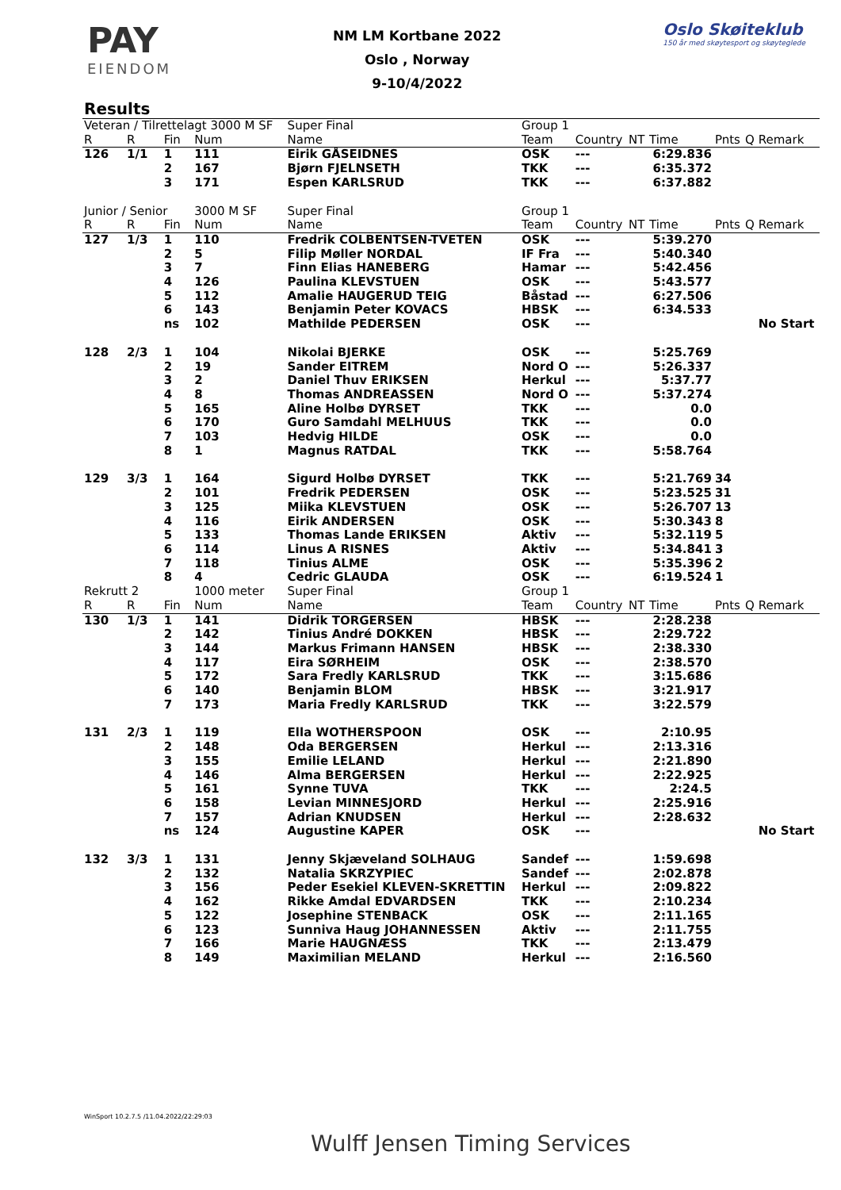PAY
EIENDOM
NM LM Kortbane 2022
Oslo , Norway
9-10/4/2022
Oslo Skøiteklub
150 år med skøytesport og skøyteglede
Results
| Veteran / Tilrettelagt 3000 M SF | | | | Super Final | Group 1 | | | | | | |
| R | R | Fin | Num | Name | Team | Country | NT | Time | Pnts | Q | Remark |
| 126 | 1/1 | 1 | 111 | Eirik GÅSEIDNES | OSK | --- | | 6:29.836 | | | |
| | | 2 | 167 | Bjørn FJELNSETH | TKK | --- | | 6:35.372 | | | |
| | | 3 | 171 | Espen KARLSRUD | TKK | --- | | 6:37.882 | | | |
| Junior / Senior | | | 3000 M SF | Super Final | Group 1 | | | | | | |
| R | R | Fin | Num | Name | Team | Country | NT | Time | Pnts | Q | Remark |
| 127 | 1/3 | 1 | 110 | Fredrik COLBENTSEN-TVETEN | OSK | --- | | 5:39.270 | | | |
| | | 2 | 5 | Filip Møller NORDAL | IF Fra | --- | | 5:40.340 | | | |
| | | 3 | 7 | Finn Elias HANEBERG | Hamar | --- | | 5:42.456 | | | |
| | | 4 | 126 | Paulina KLEVSTUEN | OSK | --- | | 5:43.577 | | | |
| | | 5 | 112 | Amalie HAUGERUD TEIG | Båstad | --- | | 6:27.506 | | | |
| | | 6 | 143 | Benjamin Peter KOVACS | HBSK | --- | | 6:34.533 | | | |
| | | ns | 102 | Mathilde PEDERSEN | OSK | --- | | | | | No Start |
| 128 | 2/3 | 1 | 104 | Nikolai BJERKE | OSK | --- | | 5:25.769 | | | |
| | | 2 | 19 | Sander EITREM | Nord O | --- | | 5:26.337 | | | |
| | | 3 | 2 | Daniel Thuv ERIKSEN | Herkul | --- | | 5:37.77 | | | |
| | | 4 | 8 | Thomas ANDREASSEN | Nord O | --- | | 5:37.274 | | | |
| | | 5 | 165 | Aline Holbø DYRSET | TKK | --- | | 0.0 | | | |
| | | 6 | 170 | Guro Samdahl MELHUUS | TKK | --- | | 0.0 | | | |
| | | 7 | 103 | Hedvig HILDE | OSK | --- | | 0.0 | | | |
| | | 8 | 1 | Magnus RATDAL | TKK | --- | | 5:58.764 | | | |
| 129 | 3/3 | 1 | 164 | Sigurd Holbø DYRSET | TKK | --- | | 5:21.769 | 34 | | |
| | | 2 | 101 | Fredrik PEDERSEN | OSK | --- | | 5:23.525 | 31 | | |
| | | 3 | 125 | Miika KLEVSTUEN | OSK | --- | | 5:26.707 | 13 | | |
| | | 4 | 116 | Eirik ANDERSEN | OSK | --- | | 5:30.343 | 8 | | |
| | | 5 | 133 | Thomas Lande ERIKSEN | Aktiv | --- | | 5:32.119 | 5 | | |
| | | 6 | 114 | Linus A RISNES | Aktiv | --- | | 5:34.841 | 3 | | |
| | | 7 | 118 | Tinius ALME | OSK | --- | | 5:35.396 | 2 | | |
| | | 8 | 4 | Cedric GLAUDA | OSK | --- | | 6:19.524 | 1 | | |
| Rekrutt 2 | | | 1000 meter | Super Final | Group 1 | | | | | | |
| R | R | Fin | Num | Name | Team | Country | NT | Time | Pnts | Q | Remark |
| 130 | 1/3 | 1 | 141 | Didrik TORGERSEN | HBSK | --- | | 2:28.238 | | | |
| | | 2 | 142 | Tinius André DOKKEN | HBSK | --- | | 2:29.722 | | | |
| | | 3 | 144 | Markus Frimann HANSEN | HBSK | --- | | 2:38.330 | | | |
| | | 4 | 117 | Eira SØRHEIM | OSK | --- | | 2:38.570 | | | |
| | | 5 | 172 | Sara Fredly KARLSRUD | TKK | --- | | 3:15.686 | | | |
| | | 6 | 140 | Benjamin BLOM | HBSK | --- | | 3:21.917 | | | |
| | | 7 | 173 | Maria Fredly KARLSRUD | TKK | --- | | 3:22.579 | | | |
| 131 | 2/3 | 1 | 119 | Ella WOTHERSPOON | OSK | --- | | 2:10.95 | | | |
| | | 2 | 148 | Oda BERGERSEN | Herkul | --- | | 2:13.316 | | | |
| | | 3 | 155 | Emilie LELAND | Herkul | --- | | 2:21.890 | | | |
| | | 4 | 146 | Alma BERGERSEN | Herkul | --- | | 2:22.925 | | | |
| | | 5 | 161 | Synne TUVA | TKK | --- | | 2:24.5 | | | |
| | | 6 | 158 | Levian MINNESJORD | Herkul | --- | | 2:25.916 | | | |
| | | 7 | 157 | Adrian KNUDSEN | Herkul | --- | | 2:28.632 | | | |
| | | ns | 124 | Augustine KAPER | OSK | --- | | | | | No Start |
| 132 | 3/3 | 1 | 131 | Jenny Skjæveland SOLHAUG | Sandef | --- | | 1:59.698 | | | |
| | | 2 | 132 | Natalia SKRZYPIEC | Sandef | --- | | 2:02.878 | | | |
| | | 3 | 156 | Peder Esekiel KLEVEN-SKRETTIN | Herkul | --- | | 2:09.822 | | | |
| | | 4 | 162 | Rikke Amdal EDVARDSEN | TKK | --- | | 2:10.234 | | | |
| | | 5 | 122 | Josephine STENBACK | OSK | --- | | 2:11.165 | | | |
| | | 6 | 123 | Sunniva Haug JOHANNESSEN | Aktiv | --- | | 2:11.755 | | | |
| | | 7 | 166 | Marie HAUGNÆSS | TKK | --- | | 2:13.479 | | | |
| | | 8 | 149 | Maximilian MELAND | Herkul | --- | | 2:16.560 | | | |
WinSport 10.2.7.5 /11.04.2022/22:29:03
Wulff Jensen Timing Services